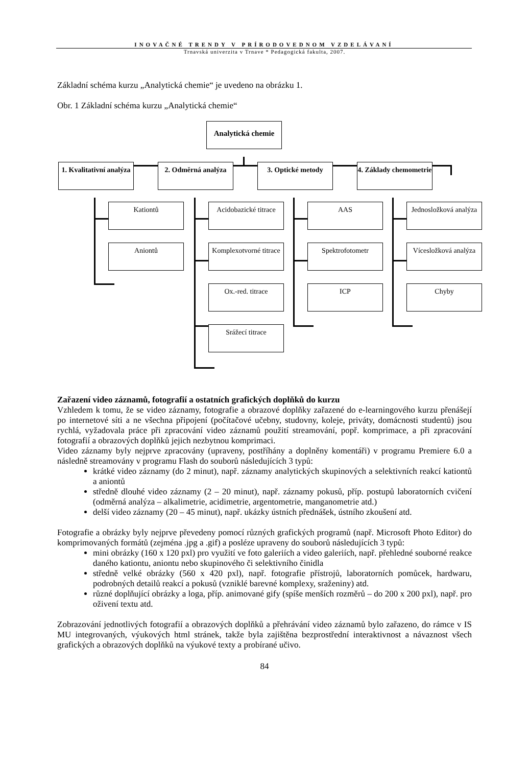INOVAČNÉ TRENDY V PRÍRODOVEDNOM VZDELÁVANÍ
Trnavská univerzita v Trnave * Pedagogická fakulta, 2007.
Základní schéma kurzu „Analytická chemie“ je uvedeno na obrázku 1.
Obr. 1 Základní schéma kurzu „Analytická chemie“
Analytická chemie
1. Kvalitativní analýza
2. Odměrná analýza
3. Optické metody
4. Základy chemometrie
Kationtů
Aniontů
Acidobazické titrace
Komplexotvorné titrace
Ox.-red. titrace
Srážecí titrace
AAS
Spektrofotometr
ICP
Jednosložková analýza
Vícesložková analýza
Chyby
Zařazení video záznamů, fotografií a ostatních grafických doplňků do kurzu
Vzhledem k tomu, že se video záznamy, fotografie a obrazové doplňky zařazené do e-learningového kurzu přenášejí po internetové síti a ne všechna připojení (počítačové učebny, studovny, koleje, priváty, domácnosti studentů) jsou rychlá, vyžadovala práce při zpracování video záznamů použití streamování, popř. komprimace, a při zpracování fotografií a obrazových doplňků jejich nezbytnou komprimaci.
Video záznamy byly nejprve zpracovány (upraveny, postříhány a doplněny komentáři) v programu Premiere 6.0 a následně streamovány v programu Flash do souborů následujících 3 typů:
krátké video záznamy (do 2 minut), např. záznamy analytických skupinových a selektivních reakcí kationtů a aniontů
středně dlouhé video záznamy (2 – 20 minut), např. záznamy pokusů, příp. postupů laboratorních cvičení (odměrná analýza – alkalimetrie, acidimetrie, argentometrie, manganometrie atd.)
delší video záznamy (20 – 45 minut), např. ukázky ústních přednášek, ústního zkoušení atd.
Fotografie a obrázky byly nejprve převedeny pomocí různých grafických programů (např. Microsoft Photo Editor) do komprimovaných formátů (zejména .jpg a .gif) a posléze upraveny do souborů následujících 3 typů:
mini obrázky (160 x 120 pxl) pro využití ve foto galeriích a video galeriích, např. přehledné souborné reakce daného kationtu, aniontu nebo skupinového či selektivního činidla
středně velké obrázky (560 x 420 pxl), např. fotografie přístrojů, laboratorních pomůcek, hardwaru, podrobných detailů reakcí a pokusů (vzniklé barevné komplexy, sraženiny) atd.
různé doplňující obrázky a loga, příp. animované gify (spíše menších rozměrů – do 200 x 200 pxl), např. pro oživení textu atd.
Zobrazování jednotlivých fotografií a obrazových doplňků a přehrávání video záznamů bylo zařazeno, do rámce v IS MU integrovaných, výukových html stránek, takže byla zajištěna bezprostřední interaktivnost a návaznost všech grafických a obrazových doplňků na výukové texty a probírané učivo.
84